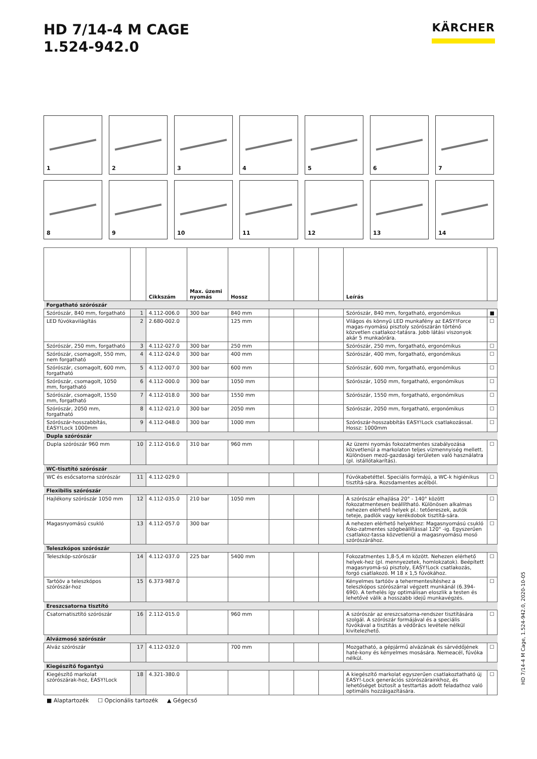HD 7/14-4 M CAGE
1.524-942.0
KÄRCHER
1
2
3
4
5
6
7
8
9
10
11
12
13
14
| | | Cikkszám | Max. üzemi nyomás | Hossz | | | | Leírás | |
| --- | --- | --- | --- | --- | --- | --- | --- | --- | --- |
| Forgatható szórószár | | | | | | | | | |
| Szórószár, 840 mm, forgatható | 1 | 4.112-006.0 | 300 bar | 840 mm | | | | Szórószár, 840 mm, forgatható, ergonómikus | ■ |
| LED fúvókavilágítás | 2 | 2.680-002.0 | | 125 mm | | | | Világos és könnyű LED munkafény az EASY!Force magas-nyomású pisztoly szórószárán történő közvetlen csatlakoz-tatásra. Jobb látási viszonyok akár 5 munkaórára. | ☐ |
| Szórószár, 250 mm, forgatható | 3 | 4.112-027.0 | 300 bar | 250 mm | | | | Szórószár, 250 mm, forgatható, ergonómikus | ☐ |
| Szórószár, csomagolt, 550 mm, nem forgatható | 4 | 4.112-024.0 | 300 bar | 400 mm | | | | Szórószár, 400 mm, forgatható, ergonómikus | ☐ |
| Szórószár, csomagolt, 600 mm, forgatható | 5 | 4.112-007.0 | 300 bar | 600 mm | | | | Szórószár, 600 mm, forgatható, ergonómikus | ☐ |
| Szórószár, csomagolt, 1050 mm, forgatható | 6 | 4.112-000.0 | 300 bar | 1050 mm | | | | Szórószár, 1050 mm, forgatható, ergonómikus | ☐ |
| Szórószár, csomagolt, 1550 mm, forgatható | 7 | 4.112-018.0 | 300 bar | 1550 mm | | | | Szórószár, 1550 mm, forgatható, ergonómikus | ☐ |
| Szórószár, 2050 mm, forgatható | 8 | 4.112-021.0 | 300 bar | 2050 mm | | | | Szórószár, 2050 mm, forgatható, ergonómikus | ☐ |
| Szórószár-hosszabbítás, EASY!Lock 1000mm | 9 | 4.112-048.0 | 300 bar | 1000 mm | | | | Szórószár-hosszabbítás EASY!Lock csatlakozással. Hossz: 1000mm | ☐ |
| Dupla szórószár | | | | | | | | | |
| Dupla szórószár 960 mm | 10 | 2.112-016.0 | 310 bar | 960 mm | | | | Az üzemi nyomás fokozatmentes szabályozása közvetlenül a markolaton teljes vízmennyiség mellett. Különösen mező-gazdasági területen való használatra (pl. istállótakarítás). | ☐ |
| WC-tisztító szórószár | | | | | | | | | |
| WC és esőcsatorna szórószár | 11 | 4.112-029.0 | | | | | | Fúvókabetéttel. Speciális formájú, a WC-k higiénikus tisztítá-sára. Rozsdamentes acélból. | ☐ |
| Flexibilis szórószár | | | | | | | | | |
| Hajlékony szórószár 1050 mm | 12 | 4.112-035.0 | 210 bar | 1050 mm | | | | A szórószár elhajlása 20° - 140° között fokozatmentesen beállítható. Különösen alkalmas nehezen elérhető helyek pl.: tetőereszek, autók teteje, padlók vagy kerékdobok tisztítá-sára. | ☐ |
| Magasnyomású csukló | 13 | 4.112-057.0 | 300 bar | | | | | A nehezen elérhető helyekhez: Magasnyomású csukló foko-zatmentes szögbeállítással 120° -ig. Egyszerűen csatlakoz-tassa közvetlenül a magasnyomású mosó szórószárához. | ☐ |
| Teleszkópos szórószár | | | | | | | | | |
| Teleszkóp-szórószár | 14 | 4.112-037.0 | 225 bar | 5400 mm | | | | Fokozatmentes 1,8-5,4 m között. Nehezen elérhető helyek-hez (pl. mennyezetek, homlokzatok). Beépített magasnyomá-sú pisztoly, EASY!Lock csatlakozás, forgó csatlakozó. M 18 x 1,5 fúvókához. | ☐ |
| Tartóöv a teleszkópos szórószár-hoz | 15 | 6.373-987.0 | | | | | | Kényelmes tartóöv a tehermentesítéshez a teleszkópos szórószárral végzett munkánál (6.394-690). A terhelés így optimálisan eloszlik a testen és lehetővé válik a hosszabb idejű munkavégzés. | ☐ |
| Ereszcsatorna tisztító | | | | | | | | | |
| Csatornatisztító szórószár | 16 | 2.112-015.0 | | 960 mm | | | | A szórószár az ereszcsatorna-rendszer tisztítására szolgál. A szórószár formájával és a speciális fúvókával a tisztítás a védőrács levétele nélkül kivitelezhető. | ☐ |
| Alvázmosó szórószár | | | | | | | | | |
| Alváz szórószár | 17 | 4.112-032.0 | | 700 mm | | | | Mozgatható, a gépjármű alvázának és sárvédőjének haté-kony és kényelmes mosására. Nemeacél, fúvóka nélkül. | ☐ |
| Kiegészítő fogantyú | | | | | | | | | |
| Kiegészítő markolat szórószárak-hoz, EASY!Lock | 18 | 4.321-380.0 | | | | | | A kiegészítő markolat egyszerűen csatlakoztatható új EASY!-Lock generációs szórószárainkhoz, és lehetőséget biztosít a testtartás adott feladathoz való optimális hozzáigazítására. | ☐ |
■ Alaptartozék ☐ Opcionális tartozék ▲ Gégecső
HD 7/14-4 M Cage, 1.524-942.0, 2020-10-05